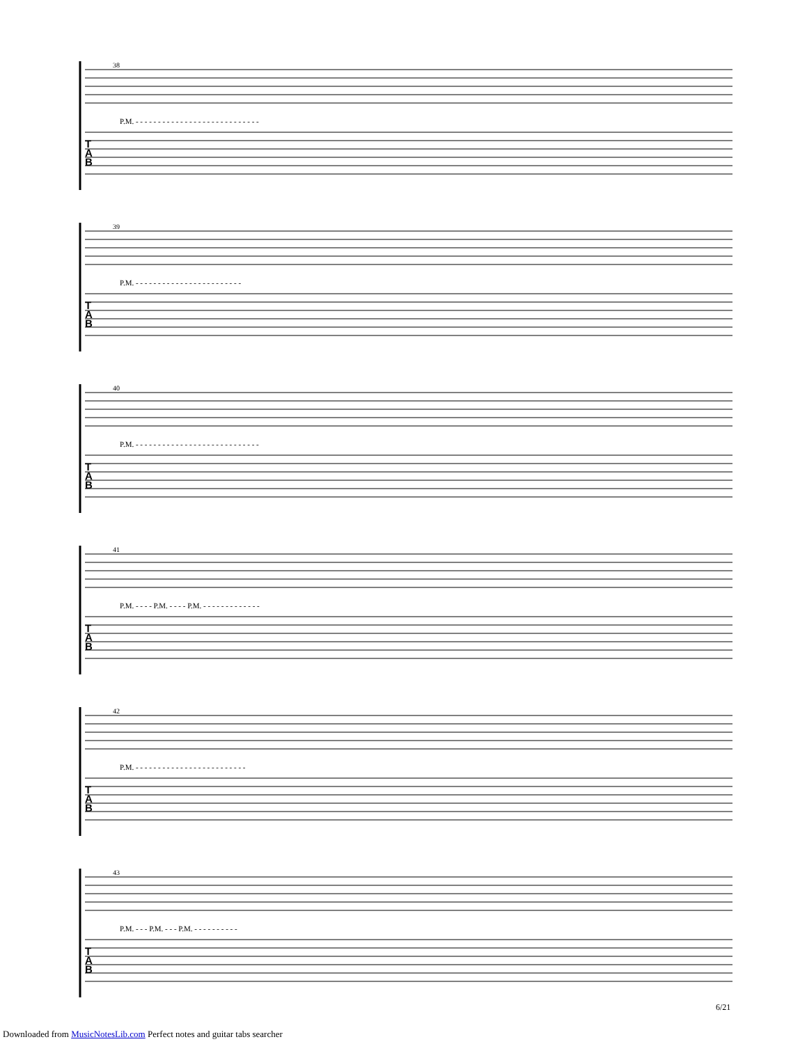38
P.M. - - - - - - - - - - - - - - - - - - - - - - - - - - - -
T
A
B
39
P.M. - - - - - - - - - - - - - - - - - - - - - - - -
T
A
B
40
P.M. - - - - - - - - - - - - - - - - - - - - - - - - - - - -
T
A
B
41
P.M. - - - - P.M. - - - - P.M. - - - - - - - - - - - - -
T
A
B
42
P.M. - - - - - - - - - - - - - - - - - - - - - - - - -
T
A
B
43
P.M. - - - P.M. - - - P.M. - - - - - - - - - -
T
A
B
6/21
Downloaded from MusicNotesLib.com Perfect notes and guitar tabs searcher